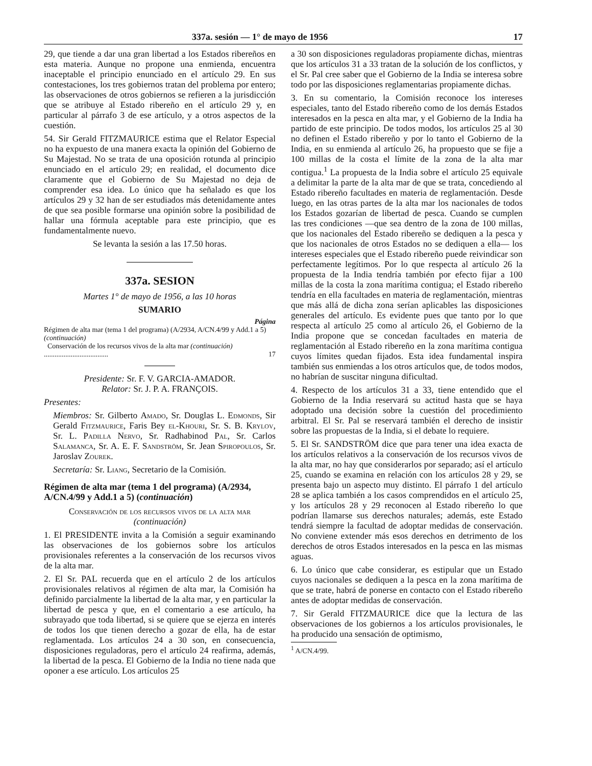337a. sesión — 1° de mayo de 1956 17
29, que tiende a dar una gran libertad a los Estados ribereños en esta materia. Aunque no propone una enmienda, encuentra inaceptable el principio enunciado en el artículo 29. En sus contestaciones, los tres gobiernos tratan del problema por entero; las observaciones de otros gobiernos se refieren a la jurisdicción que se atribuye al Estado ribereño en el artículo 29 y, en particular al párrafo 3 de ese artículo, y a otros aspectos de la cuestión.
54. Sir Gerald FITZMAURICE estima que el Relator Especial no ha expuesto de una manera exacta la opinión del Gobierno de Su Majestad. No se trata de una oposición rotunda al principio enunciado en el artículo 29; en realidad, el documento dice claramente que el Gobierno de Su Majestad no deja de comprender esa idea. Lo único que ha señalado es que los artículos 29 y 32 han de ser estudiados más detenidamente antes de que sea posible formarse una opinión sobre la posibilidad de hallar una fórmula aceptable para este principio, que es fundamentalmente nuevo.
Se levanta la sesión a las 17.50 horas.
337a. SESION
Martes 1° de mayo de 1956, a las 10 horas
SUMARIO
Página
Régimen de alta mar (tema 1 del programa) (A/2934, A/CN.4/99 y Add.1 a 5) (continuación)
Conservación de los recursos vivos de la alta mar (continuación) .................................... 17
Presidente: Sr. F. V. GARCIA-AMADOR.
Relator: Sr. J. P. A. FRANÇOIS.
Presentes:
Miembros: Sr. Gilberto Amado, Sr. Douglas L. Edmonds, Sir Gerald Fitzmaurice, Faris Bey el-Khouri, Sr. S. B. Krylov, Sr. L. Padilla Nervo, Sr. Radhabinod Pal, Sr. Carlos Salamanca, Sr. A. E. F. Sandström, Sr. Jean Spiropoulos, Sr. Jaroslav Zourek.
Secretaría: Sr. Liang, Secretario de la Comisión.
Régimen de alta mar (tema 1 del programa) (A/2934, A/CN.4/99 y Add.1 a 5) (continuación)
Conservación de los recursos vivos de la alta mar
(continuación)
1. El PRESIDENTE invita a la Comisión a seguir examinando las observaciones de los gobiernos sobre los artículos provisionales referentes a la conservación de los recursos vivos de la alta mar.
2. El Sr. PAL recuerda que en el artículo 2 de los artículos provisionales relativos al régimen de alta mar, la Comisión ha definido parcialmente la libertad de la alta mar, y en particular la libertad de pesca y que, en el comentario a ese artículo, ha subrayado que toda libertad, si se quiere que se ejerza en interés de todos los que tienen derecho a gozar de ella, ha de estar reglamentada. Los artículos 24 a 30 son, en consecuencia, disposiciones reguladoras, pero el artículo 24 reafirma, además, la libertad de la pesca. El Gobierno de la India no tiene nada que oponer a ese artículo. Los artículos 25
a 30 son disposiciones reguladoras propiamente dichas, mientras que los artículos 31 a 33 tratan de la solución de los conflictos, y el Sr. Pal cree saber que el Gobierno de la India se interesa sobre todo por las disposiciones reglamentarias propiamente dichas.
3. En su comentario, la Comisión reconoce los intereses especiales, tanto del Estado ribereño como de los demás Estados interesados en la pesca en alta mar, y el Gobierno de la India ha partido de este principio. De todos modos, los artículos 25 al 30 no definen el Estado ribereño y por lo tanto el Gobierno de la India, en su enmienda al artículo 26, ha propuesto que se fije a 100 millas de la costa el límite de la zona de la alta mar contigua.<sup>1</sup> La propuesta de la India sobre el artículo 25 equivale a delimitar la parte de la alta mar de que se trata, concediendo al Estado ribereño facultades en materia de reglamentación. Desde luego, en las otras partes de la alta mar los nacionales de todos los Estados gozarían de libertad de pesca. Cuando se cumplen las tres condiciones —que sea dentro de la zona de 100 millas, que los nacionales del Estado ribereño se dediquen a la pesca y que los nacionales de otros Estados no se dediquen a ella— los intereses especiales que el Estado ribereño puede reivindicar son perfectamente legítimos. Por lo que respecta al artículo 26 la propuesta de la India tendría también por efecto fijar a 100 millas de la costa la zona marítima contigua; el Estado ribereño tendría en ella facultades en materia de reglamentación, mientras que más allá de dicha zona serían aplicables las disposiciones generales del artículo. Es evidente pues que tanto por lo que respecta al artículo 25 como al artículo 26, el Gobierno de la India propone que se concedan facultades en materia de reglamentación al Estado ribereño en la zona marítima contigua cuyos límites quedan fijados. Esta idea fundamental inspira también sus enmiendas a los otros artículos que, de todos modos, no habrían de suscitar ninguna dificultad.
4. Respecto de los artículos 31 a 33, tiene entendido que el Gobierno de la India reservará su actitud hasta que se haya adoptado una decisión sobre la cuestión del procedimiento arbitral. El Sr. Pal se reservará también el derecho de insistir sobre las propuestas de la India, si el debate lo requiere.
5. El Sr. SANDSTRÖM dice que para tener una idea exacta de los artículos relativos a la conservación de los recursos vivos de la alta mar, no hay que considerarlos por separado; así el artículo 25, cuando se examina en relación con los artículos 28 y 29, se presenta bajo un aspecto muy distinto. El párrafo 1 del artículo 28 se aplica también a los casos comprendidos en el artículo 25, y los artículos 28 y 29 reconocen al Estado ribereño lo que podrían llamarse sus derechos naturales; además, este Estado tendrá siempre la facultad de adoptar medidas de conservación. No conviene extender más esos derechos en detrimento de los derechos de otros Estados interesados en la pesca en las mismas aguas.
6. Lo único que cabe considerar, es estipular que un Estado cuyos nacionales se dediquen a la pesca en la zona marítima de que se trate, habrá de ponerse en contacto con el Estado ribereño antes de adoptar medidas de conservación.
7. Sir Gerald FITZMAURICE dice que la lectura de las observaciones de los gobiernos a los artículos provisionales, le ha producido una sensación de optimismo,
<sup>1</sup> A/CN.4/99.